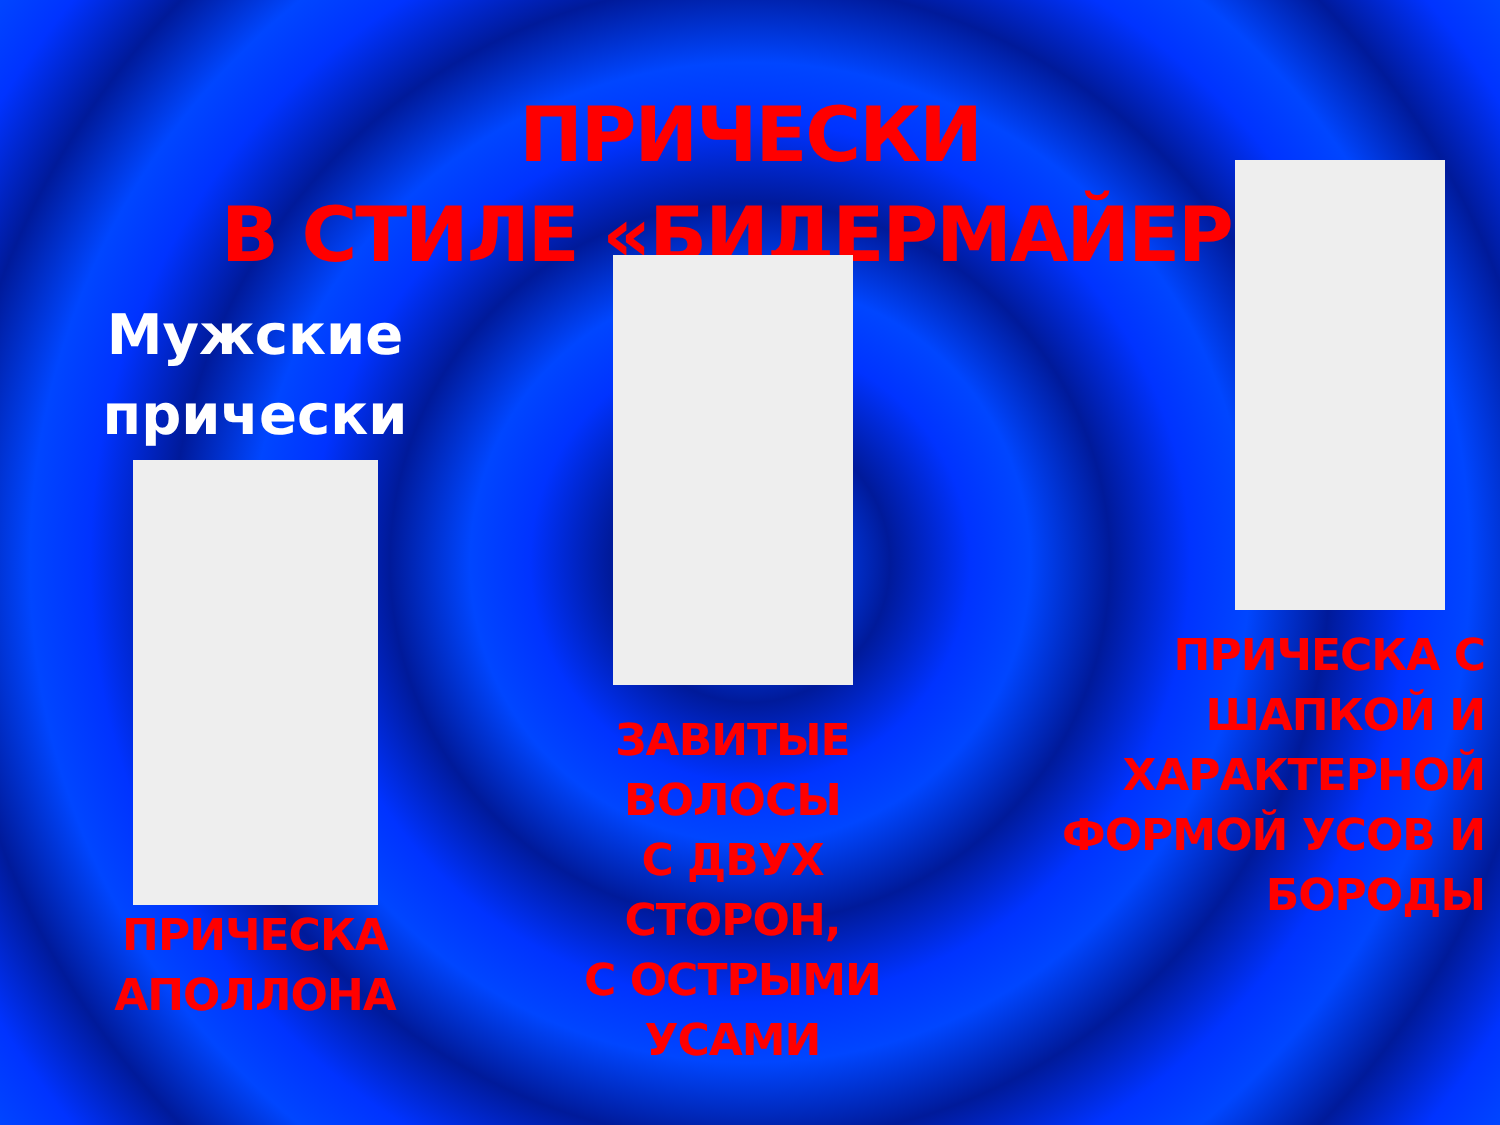ПРИЧЕСКИ
В СТИЛЕ «БИДЕРМАЙЕР»
Мужские
прически
ПРИЧЕСКА
АПОЛЛОНА
ЗАВИТЫЕ
ВОЛОСЫ
С ДВУХ
СТОРОН,
С ОСТРЫМИ
УСАМИ
ПРИЧЕСКА С
ШАПКОЙ И
ХАРАКТЕРНОЙ
ФОРМОЙ УСОВ И
БОРОДЫ